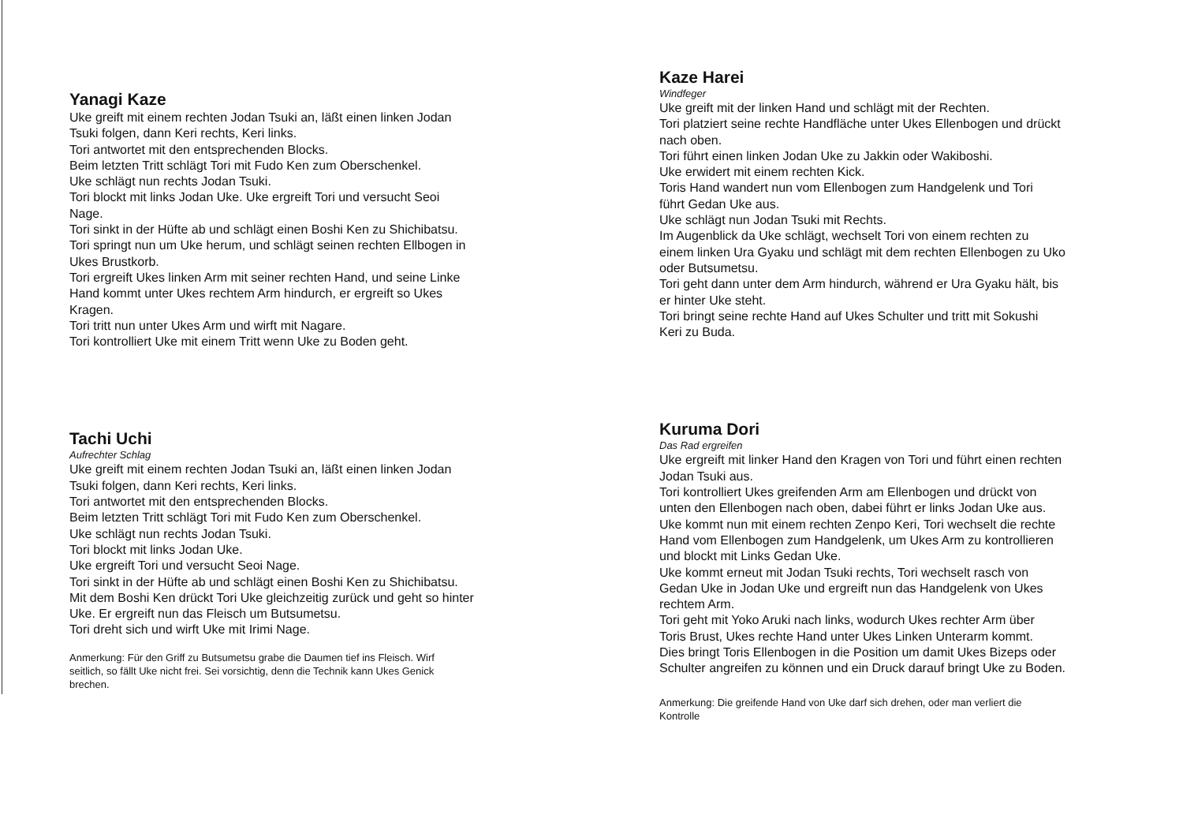Yanagi Kaze
Uke greift mit einem rechten Jodan Tsuki an, läßt einen linken Jodan
Tsuki folgen, dann Keri rechts, Keri links.
Tori antwortet mit den entsprechenden Blocks.
Beim letzten Tritt schlägt Tori mit Fudo Ken zum Oberschenkel.
Uke schlägt nun rechts Jodan Tsuki.
Tori blockt mit links Jodan Uke. Uke ergreift Tori und versucht Seoi
Nage.
Tori sinkt in der Hüfte ab und schlägt einen Boshi Ken zu Shichibatsu.
Tori springt nun um Uke herum, und schlägt seinen rechten Ellbogen in
Ukes Brustkorb.
Tori ergreift Ukes linken Arm mit seiner rechten Hand, und seine Linke
Hand kommt unter Ukes rechtem Arm hindurch, er ergreift so Ukes
Kragen.
Tori tritt nun unter Ukes Arm und wirft mit Nagare.
Tori kontrolliert Uke mit einem Tritt wenn Uke zu Boden geht.
Tachi Uchi
Aufrechter Schlag
Uke greift mit einem rechten Jodan Tsuki an, läßt einen linken Jodan
Tsuki folgen, dann Keri rechts, Keri links.
Tori antwortet mit den entsprechenden Blocks.
Beim letzten Tritt schlägt Tori mit Fudo Ken zum Oberschenkel.
Uke schlägt nun rechts Jodan Tsuki.
Tori blockt mit links Jodan Uke.
Uke ergreift Tori und versucht Seoi Nage.
Tori sinkt in der Hüfte ab und schlägt einen Boshi Ken zu Shichibatsu.
Mit dem Boshi Ken drückt Tori Uke gleichzeitig zurück und geht so hinter
Uke. Er ergreift nun das Fleisch um Butsumetsu.
Tori dreht sich und wirft Uke mit Irimi Nage.
Anmerkung: Für den Griff zu Butsumetsu grabe die Daumen tief ins Fleisch. Wirf
seitlich, so fällt Uke nicht frei. Sei vorsichtig, denn die Technik kann Ukes Genick
brechen.
Kaze Harei
Windfeger
Uke greift mit der linken Hand und schlägt mit der Rechten.
Tori platziert seine rechte Handfläche unter Ukes Ellenbogen und drückt
nach oben.
Tori führt einen linken Jodan Uke zu Jakkin oder Wakiboshi.
Uke erwidert mit einem rechten Kick.
Toris Hand wandert nun vom Ellenbogen zum Handgelenk und Tori
führt Gedan Uke aus.
Uke schlägt nun Jodan Tsuki mit Rechts.
Im Augenblick da Uke schlägt, wechselt Tori von einem rechten zu
einem linken Ura Gyaku und schlägt mit dem rechten Ellenbogen zu Uko
oder Butsumetsu.
Tori geht dann unter dem Arm hindurch, während er Ura Gyaku hält, bis
er hinter Uke steht.
Tori bringt seine rechte Hand auf Ukes Schulter und tritt mit Sokushi
Keri zu Buda.
Kuruma Dori
Das Rad ergreifen
Uke ergreift mit linker Hand den Kragen von Tori und führt einen rechten
Jodan Tsuki aus.
Tori kontrolliert Ukes greifenden Arm am Ellenbogen und drückt von
unten den Ellenbogen nach oben, dabei führt er links Jodan Uke aus.
Uke kommt nun mit einem rechten Zenpo Keri, Tori wechselt die rechte
Hand vom Ellenbogen zum Handgelenk, um Ukes Arm zu kontrollieren
und blockt mit Links Gedan Uke.
Uke kommt erneut mit Jodan Tsuki rechts, Tori wechselt rasch von
Gedan Uke in Jodan Uke und ergreift nun das Handgelenk von Ukes
rechtem Arm.
Tori geht mit Yoko Aruki nach links, wodurch Ukes rechter Arm über
Toris Brust, Ukes rechte Hand unter Ukes Linken Unterarm kommt.
Dies bringt Toris Ellenbogen in die Position um damit Ukes Bizeps oder
Schulter angreifen zu können und ein Druck darauf bringt Uke zu Boden.
Anmerkung: Die greifende Hand von Uke darf sich drehen, oder man verliert die
Kontrolle